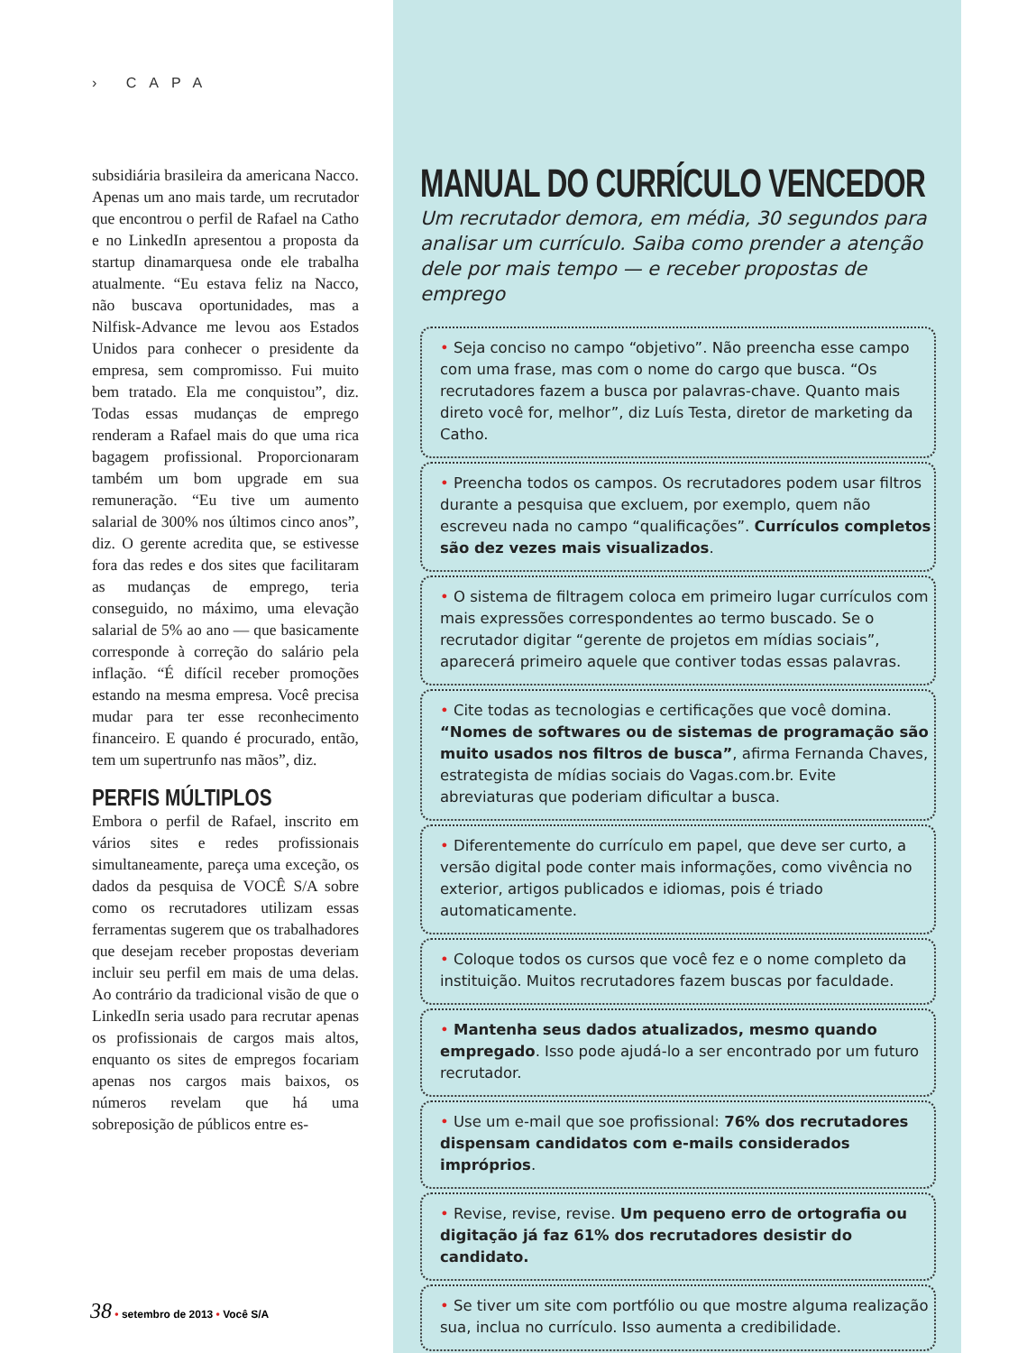› CAPA
subsidiária brasileira da americana Nacco. Apenas um ano mais tarde, um recrutador que encontrou o perfil de Rafael na Catho e no LinkedIn apresentou a proposta da startup dinamarquesa onde ele trabalha atualmente. “Eu estava feliz na Nacco, não buscava oportunidades, mas a Nilfisk-Advance me levou aos Estados Unidos para conhecer o presidente da empresa, sem compromisso. Fui muito bem tratado. Ela me conquistou”, diz. Todas essas mudanças de emprego renderam a Rafael mais do que uma rica bagagem profissional. Proporcionaram também um bom upgrade em sua remuneração. “Eu tive um aumento salarial de 300% nos últimos cinco anos”, diz. O gerente acredita que, se estivesse fora das redes e dos sites que facilitaram as mudanças de emprego, teria conseguido, no máximo, uma elevação salarial de 5% ao ano — que basicamente corresponde à correção do salário pela inflação. “É difícil receber promoções estando na mesma empresa. Você precisa mudar para ter esse reconhecimento financeiro. E quando é procurado, então, tem um supertrunfo nas mãos”, diz.
PERFIS MÚLTIPLOS
Embora o perfil de Rafael, inscrito em vários sites e redes profissionais simultaneamente, pareça uma exceção, os dados da pesquisa de VOCÊ S/A sobre como os recrutadores utilizam essas ferramentas sugerem que os trabalhadores que desejam receber propostas deveriam incluir seu perfil em mais de uma delas. Ao contrário da tradicional visão de que o LinkedIn seria usado para recrutar apenas os profissionais de cargos mais altos, enquanto os sites de empregos focariam apenas nos cargos mais baixos, os números revelam que há uma sobreposição de públicos entre es-
38 • setembro de 2013 • Você S/A
MANUAL DO CURRÍCULO VENCEDOR
Um recrutador demora, em média, 30 segundos para analisar um currículo. Saiba como prender a atenção dele por mais tempo — e receber propostas de emprego
• Seja conciso no campo “objetivo”. Não preencha esse campo com uma frase, mas com o nome do cargo que busca. “Os recrutadores fazem a busca por palavras-chave. Quanto mais direto você for, melhor”, diz Luís Testa, diretor de marketing da Catho.
• Preencha todos os campos. Os recrutadores podem usar filtros durante a pesquisa que excluem, por exemplo, quem não escreveu nada no campo “qualificações”. Currículos completos são dez vezes mais visualizados.
• O sistema de filtragem coloca em primeiro lugar currículos com mais expressões correspondentes ao termo buscado. Se o recrutador digitar “gerente de projetos em mídias sociais”, aparecerá primeiro aquele que contiver todas essas palavras.
• Cite todas as tecnologias e certificações que você domina. “Nomes de softwares ou de sistemas de programação são muito usados nos filtros de busca”, afirma Fernanda Chaves, estrategista de mídias sociais do Vagas.com.br. Evite abreviaturas que poderiam dificultar a busca.
• Diferentemente do currículo em papel, que deve ser curto, a versão digital pode conter mais informações, como vivência no exterior, artigos publicados e idiomas, pois é triado automaticamente.
• Coloque todos os cursos que você fez e o nome completo da instituição. Muitos recrutadores fazem buscas por faculdade.
• Mantenha seus dados atualizados, mesmo quando empregado. Isso pode ajudá-lo a ser encontrado por um futuro recrutador.
• Use um e-mail que soe profissional: 76% dos recrutadores dispensam candidatos com e-mails considerados impróprios.
• Revise, revise, revise. Um pequeno erro de ortografia ou digitação já faz 61% dos recrutadores desistir do candidato.
• Se tiver um site com portfólio ou que mostre alguma realização sua, inclua no currículo. Isso aumenta a credibilidade.